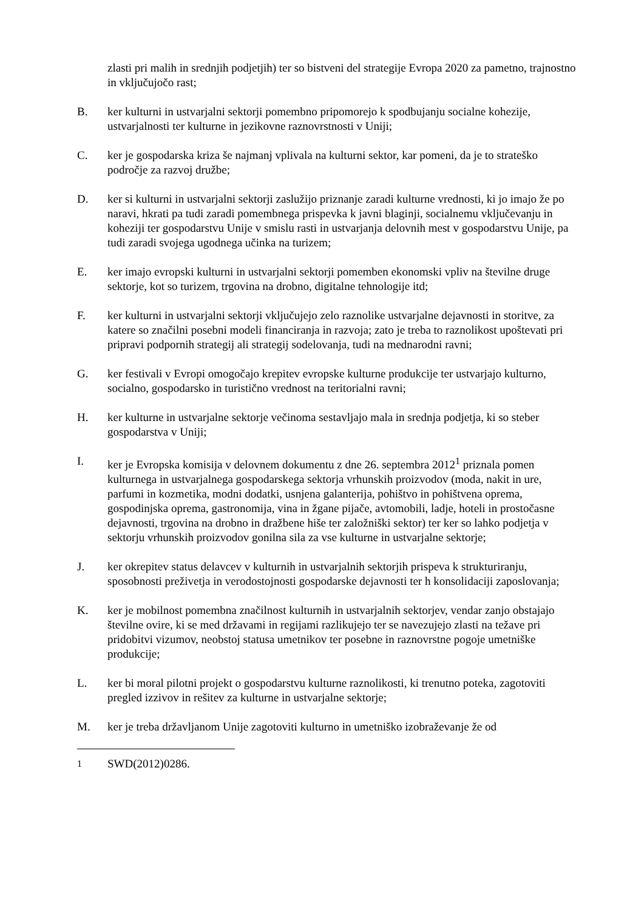zlasti pri malih in srednjih podjetjih) ter so bistveni del strategije Evropa 2020 za pametno, trajnostno in vključujočo rast;
B. ker kulturni in ustvarjalni sektorji pomembno pripomorejo k spodbujanju socialne kohezije, ustvarjalnosti ter kulturne in jezikovne raznovrstnosti v Uniji;
C. ker je gospodarska kriza še najmanj vplivala na kulturni sektor, kar pomeni, da je to strateško področje za razvoj družbe;
D. ker si kulturni in ustvarjalni sektorji zaslužijo priznanje zaradi kulturne vrednosti, ki jo imajo že po naravi, hkrati pa tudi zaradi pomembnega prispevka k javni blaginji, socialnemu vključevanju in koheziji ter gospodarstvu Unije v smislu rasti in ustvarjanja delovnih mest v gospodarstvu Unije, pa tudi zaradi svojega ugodnega učinka na turizem;
E. ker imajo evropski kulturni in ustvarjalni sektorji pomemben ekonomski vpliv na številne druge sektorje, kot so turizem, trgovina na drobno, digitalne tehnologije itd;
F. ker kulturni in ustvarjalni sektorji vključujejo zelo raznolike ustvarjalne dejavnosti in storitve, za katere so značilni posebni modeli financiranja in razvoja; zato je treba to raznolikost upoštevati pri pripravi podpornih strategij ali strategij sodelovanja, tudi na mednarodni ravni;
G. ker festivali v Evropi omogočajo krepitev evropske kulturne produkcije ter ustvarjajo kulturno, socialno, gospodarsko in turistično vrednost na teritorialni ravni;
H. ker kulturne in ustvarjalne sektorje večinoma sestavljajo mala in srednja podjetja, ki so steber gospodarstva v Uniji;
I. ker je Evropska komisija v delovnem dokumentu z dne 26. septembra 2012<sup>1</sup> priznala pomen kulturnega in ustvarjalnega gospodarskega sektorja vrhunskih proizvodov (moda, nakit in ure, parfumi in kozmetika, modni dodatki, usnjena galanterija, pohištvo in pohištvena oprema, gospodinjska oprema, gastronomija, vina in žgane pijače, avtomobili, ladje, hoteli in prostočasne dejavnosti, trgovina na drobno in dražbene hiše ter založniški sektor) ter ker so lahko podjetja v sektorju vrhunskih proizvodov gonilna sila za vse kulturne in ustvarjalne sektorje;
J. ker okrepitev status delavcev v kulturnih in ustvarjalnih sektorjih prispeva k strukturiranju, sposobnosti preživetja in verodostojnosti gospodarske dejavnosti ter h konsolidaciji zaposlovanja;
K. ker je mobilnost pomembna značilnost kulturnih in ustvarjalnih sektorjev, vendar zanjo obstajajo številne ovire, ki se med državami in regijami razlikujejo ter se navezujejo zlasti na težave pri pridobitvi vizumov, neobstoj statusa umetnikov ter posebne in raznovrstne pogoje umetniške produkcije;
L. ker bi moral pilotni projekt o gospodarstvu kulturne raznolikosti, ki trenutno poteka, zagotoviti pregled izzivov in rešitev za kulturne in ustvarjalne sektorje;
M. ker je treba državljanom Unije zagotoviti kulturno in umetniško izobraževanje že od
<sup>1</sup> SWD(2012)0286.